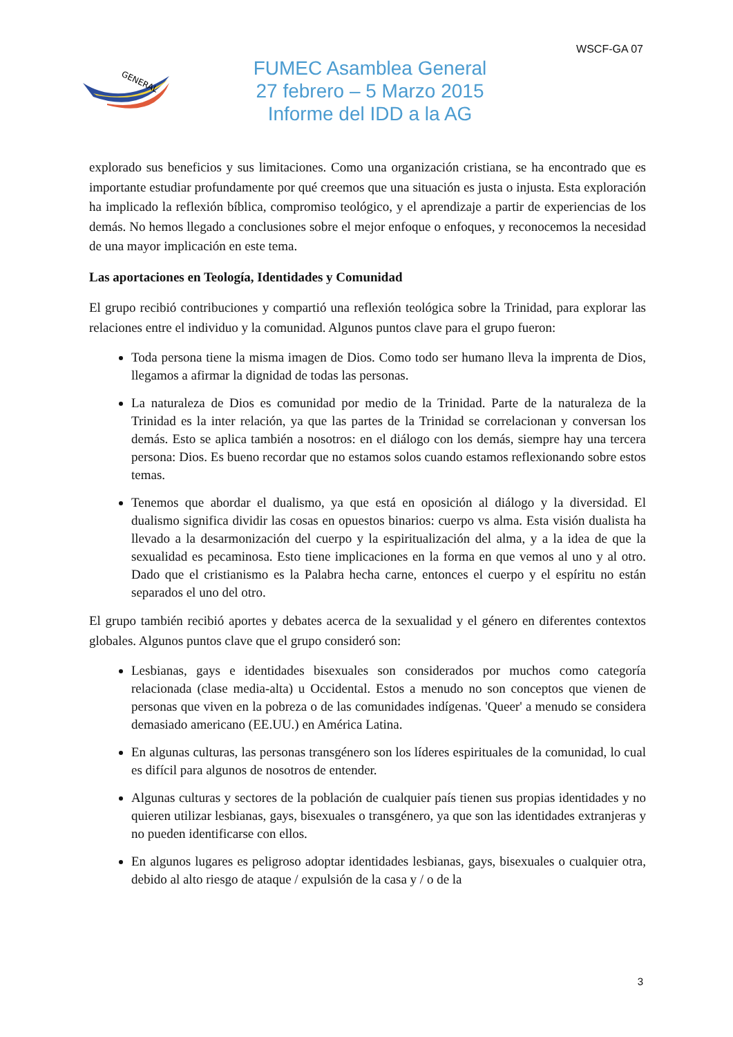WSCF-GA 07
GENERAL
FUMEC Asamblea General
27 febrero – 5 Marzo 2015
Informe del IDD a la AG
explorado sus beneficios y sus limitaciones. Como una organización cristiana, se ha encontrado que es importante estudiar profundamente por qué creemos que una situación es justa o injusta. Esta exploración ha implicado la reflexión bíblica, compromiso teológico, y el aprendizaje a partir de experiencias de los demás. No hemos llegado a conclusiones sobre el mejor enfoque o enfoques, y reconocemos la necesidad de una mayor implicación en este tema.
Las aportaciones en Teología, Identidades y Comunidad
El grupo recibió contribuciones y compartió una reflexión teológica sobre la Trinidad, para explorar las relaciones entre el individuo y la comunidad. Algunos puntos clave para el grupo fueron:
Toda persona tiene la misma imagen de Dios. Como todo ser humano lleva la imprenta de Dios, llegamos a afirmar la dignidad de todas las personas.
La naturaleza de Dios es comunidad por medio de la Trinidad. Parte de la naturaleza de la Trinidad es la inter relación, ya que las partes de la Trinidad se correlacionan y conversan los demás. Esto se aplica también a nosotros: en el diálogo con los demás, siempre hay una tercera persona: Dios. Es bueno recordar que no estamos solos cuando estamos reflexionando sobre estos temas.
Tenemos que abordar el dualismo, ya que está en oposición al diálogo y la diversidad. El dualismo significa dividir las cosas en opuestos binarios: cuerpo vs alma. Esta visión dualista ha llevado a la desarmonización del cuerpo y la espiritualización del alma, y a la idea de que la sexualidad es pecaminosa. Esto tiene implicaciones en la forma en que vemos al uno y al otro. Dado que el cristianismo es la Palabra hecha carne, entonces el cuerpo y el espíritu no están separados el uno del otro.
El grupo también recibió aportes y debates acerca de la sexualidad y el género en diferentes contextos globales. Algunos puntos clave que el grupo consideró son:
Lesbianas, gays e identidades bisexuales son considerados por muchos como categoría relacionada (clase media-alta) u Occidental. Estos a menudo no son conceptos que vienen de personas que viven en la pobreza o de las comunidades indígenas. 'Queer' a menudo se considera demasiado americano (EE.UU.) en América Latina.
En algunas culturas, las personas transgénero son los líderes espirituales de la comunidad, lo cual es difícil para algunos de nosotros de entender.
Algunas culturas y sectores de la población de cualquier país tienen sus propias identidades y no quieren utilizar lesbianas, gays, bisexuales o transgénero, ya que son las identidades extranjeras y no pueden identificarse con ellos.
En algunos lugares es peligroso adoptar identidades lesbianas, gays, bisexuales o cualquier otra, debido al alto riesgo de ataque / expulsión de la casa y / o de la
3